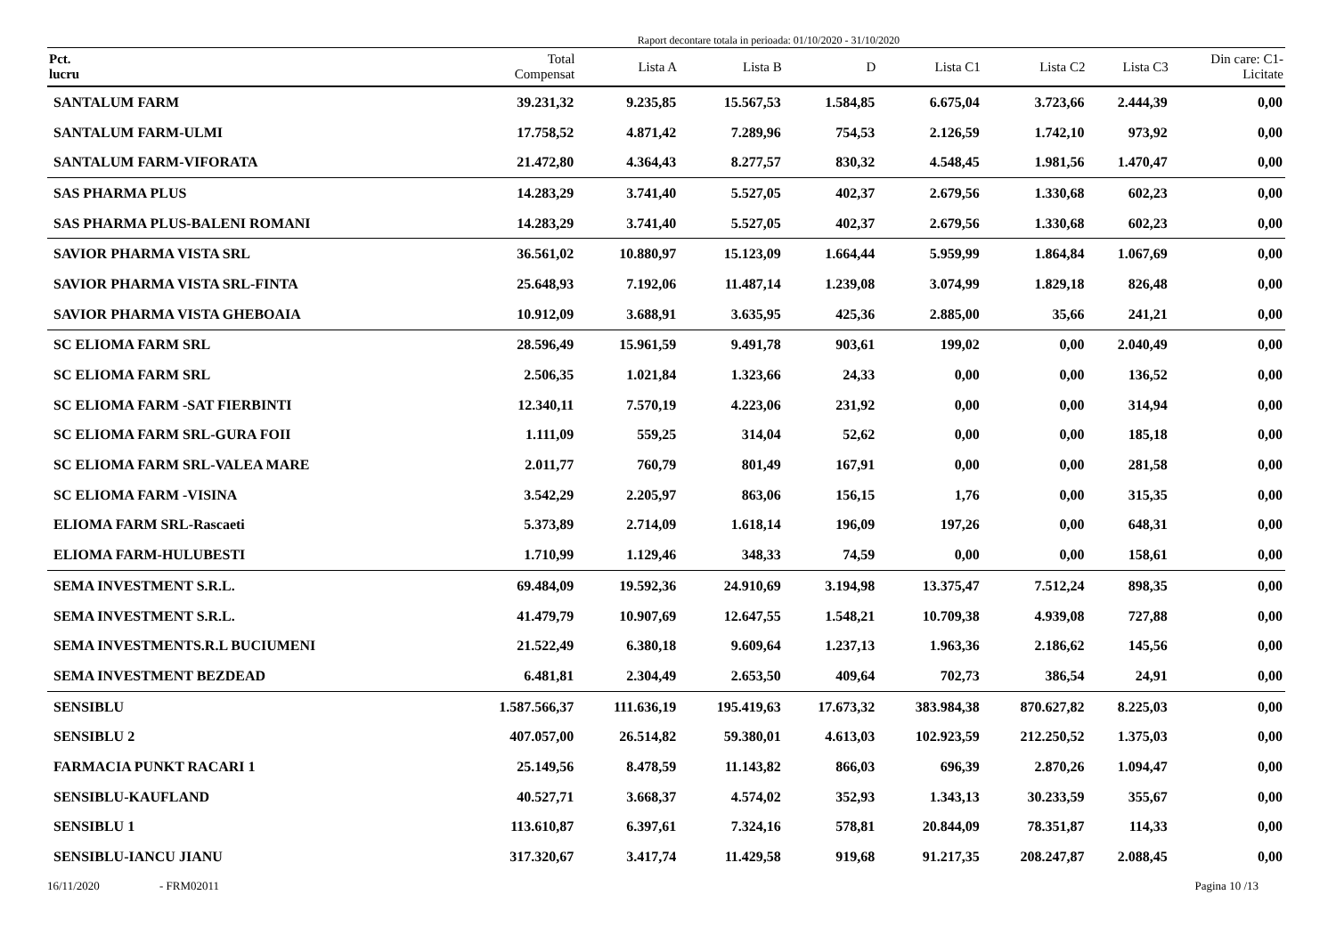Raport decontare totala in perioada: 01/10/2020 - 31/10/2020
| Pct. lucru | Total Compensat | Lista A | Lista B | D | Lista C1 | Lista C2 | Lista C3 | Din care: C1- Licitate |
| --- | --- | --- | --- | --- | --- | --- | --- | --- |
| SANTALUM FARM | 39.231,32 | 9.235,85 | 15.567,53 | 1.584,85 | 6.675,04 | 3.723,66 | 2.444,39 | 0,00 |
| SANTALUM FARM-ULMI | 17.758,52 | 4.871,42 | 7.289,96 | 754,53 | 2.126,59 | 1.742,10 | 973,92 | 0,00 |
| SANTALUM FARM-VIFORATA | 21.472,80 | 4.364,43 | 8.277,57 | 830,32 | 4.548,45 | 1.981,56 | 1.470,47 | 0,00 |
| SAS PHARMA PLUS | 14.283,29 | 3.741,40 | 5.527,05 | 402,37 | 2.679,56 | 1.330,68 | 602,23 | 0,00 |
| SAS PHARMA PLUS-BALENI ROMANI | 14.283,29 | 3.741,40 | 5.527,05 | 402,37 | 2.679,56 | 1.330,68 | 602,23 | 0,00 |
| SAVIOR PHARMA VISTA SRL | 36.561,02 | 10.880,97 | 15.123,09 | 1.664,44 | 5.959,99 | 1.864,84 | 1.067,69 | 0,00 |
| SAVIOR PHARMA VISTA SRL-FINTA | 25.648,93 | 7.192,06 | 11.487,14 | 1.239,08 | 3.074,99 | 1.829,18 | 826,48 | 0,00 |
| SAVIOR PHARMA VISTA GHEBOAIA | 10.912,09 | 3.688,91 | 3.635,95 | 425,36 | 2.885,00 | 35,66 | 241,21 | 0,00 |
| SC ELIOMA FARM SRL | 28.596,49 | 15.961,59 | 9.491,78 | 903,61 | 199,02 | 0,00 | 2.040,49 | 0,00 |
| SC ELIOMA FARM SRL | 2.506,35 | 1.021,84 | 1.323,66 | 24,33 | 0,00 | 0,00 | 136,52 | 0,00 |
| SC ELIOMA FARM -SAT FIERBINTI | 12.340,11 | 7.570,19 | 4.223,06 | 231,92 | 0,00 | 0,00 | 314,94 | 0,00 |
| SC ELIOMA FARM SRL-GURA FOII | 1.111,09 | 559,25 | 314,04 | 52,62 | 0,00 | 0,00 | 185,18 | 0,00 |
| SC ELIOMA FARM SRL-VALEA MARE | 2.011,77 | 760,79 | 801,49 | 167,91 | 0,00 | 0,00 | 281,58 | 0,00 |
| SC ELIOMA FARM -VISINA | 3.542,29 | 2.205,97 | 863,06 | 156,15 | 1,76 | 0,00 | 315,35 | 0,00 |
| ELIOMA FARM SRL-Rascaeti | 5.373,89 | 2.714,09 | 1.618,14 | 196,09 | 197,26 | 0,00 | 648,31 | 0,00 |
| ELIOMA FARM-HULUBESTI | 1.710,99 | 1.129,46 | 348,33 | 74,59 | 0,00 | 0,00 | 158,61 | 0,00 |
| SEMA INVESTMENT S.R.L. | 69.484,09 | 19.592,36 | 24.910,69 | 3.194,98 | 13.375,47 | 7.512,24 | 898,35 | 0,00 |
| SEMA INVESTMENT S.R.L. | 41.479,79 | 10.907,69 | 12.647,55 | 1.548,21 | 10.709,38 | 4.939,08 | 727,88 | 0,00 |
| SEMA INVESTMENTS.R.L BUCIUMENI | 21.522,49 | 6.380,18 | 9.609,64 | 1.237,13 | 1.963,36 | 2.186,62 | 145,56 | 0,00 |
| SEMA INVESTMENT BEZDEAD | 6.481,81 | 2.304,49 | 2.653,50 | 409,64 | 702,73 | 386,54 | 24,91 | 0,00 |
| SENSIBLU | 1.587.566,37 | 111.636,19 | 195.419,63 | 17.673,32 | 383.984,38 | 870.627,82 | 8.225,03 | 0,00 |
| SENSIBLU 2 | 407.057,00 | 26.514,82 | 59.380,01 | 4.613,03 | 102.923,59 | 212.250,52 | 1.375,03 | 0,00 |
| FARMACIA PUNKT RACARI 1 | 25.149,56 | 8.478,59 | 11.143,82 | 866,03 | 696,39 | 2.870,26 | 1.094,47 | 0,00 |
| SENSIBLU-KAUFLAND | 40.527,71 | 3.668,37 | 4.574,02 | 352,93 | 1.343,13 | 30.233,59 | 355,67 | 0,00 |
| SENSIBLU 1 | 113.610,87 | 6.397,61 | 7.324,16 | 578,81 | 20.844,09 | 78.351,87 | 114,33 | 0,00 |
| SENSIBLU-IANCU JIANU | 317.320,67 | 3.417,74 | 11.429,58 | 919,68 | 91.217,35 | 208.247,87 | 2.088,45 | 0,00 |
16/11/2020 - FRM02011 Pagina 10 /13